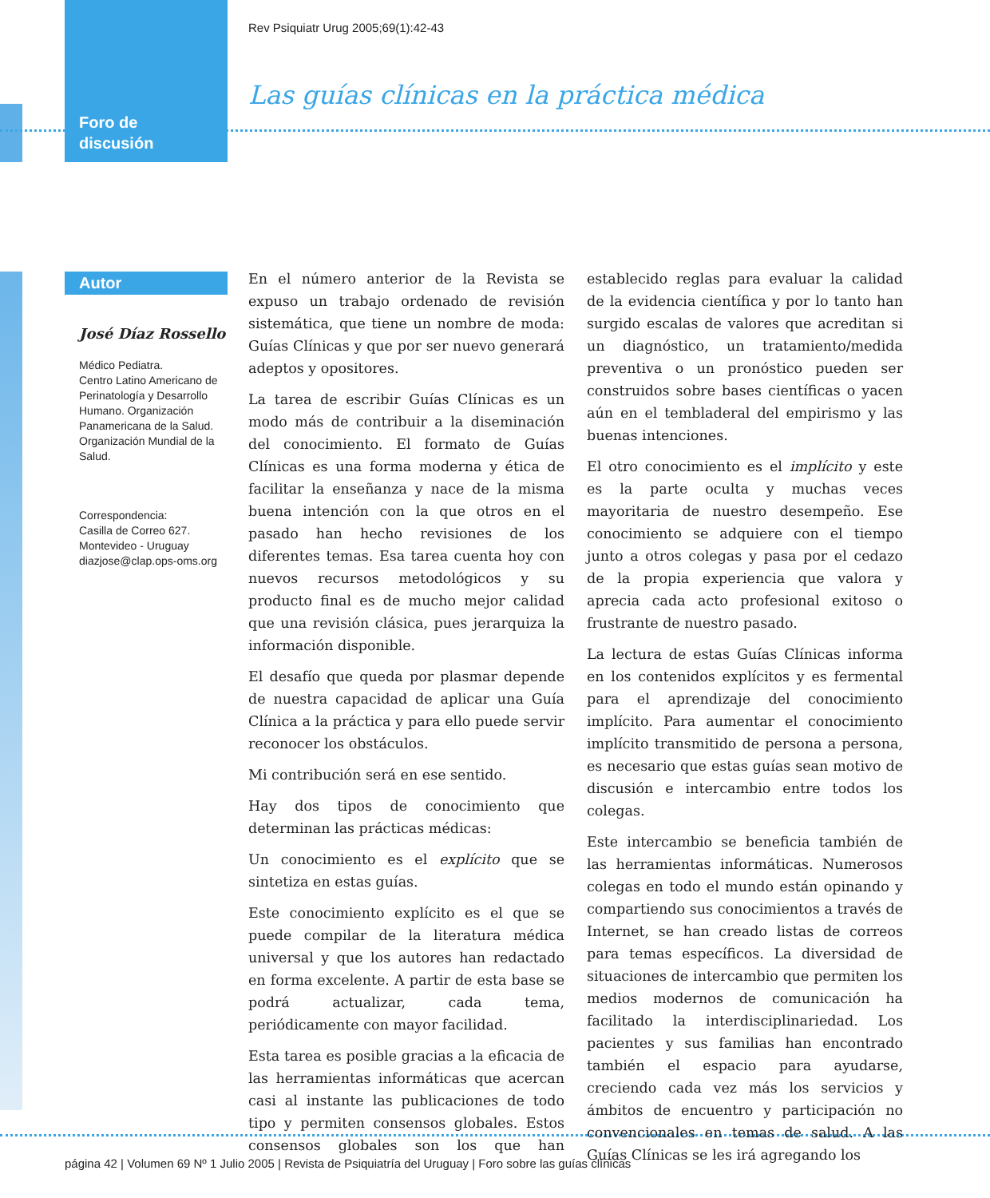Rev Psiquiatr Urug 2005;69(1):42-43
Las guías clínicas en la práctica médica
Foro de
discusión
Autor
José Díaz Rossello
Médico Pediatra.
Centro Latino Americano de Perinatología y Desarrollo Humano. Organización Panamericana de la Salud. Organización Mundial de la Salud.
Correspondencia:
Casilla de Correo 627.
Montevideo - Uruguay
diazjose@clap.ops-oms.org
En el número anterior de la Revista se expuso un trabajo ordenado de revisión sistemática, que tiene un nombre de moda: Guías Clínicas y que por ser nuevo generará adeptos y opositores.
La tarea de escribir Guías Clínicas es un modo más de contribuir a la diseminación del conocimiento. El formato de Guías Clínicas es una forma moderna y ética de facilitar la enseñanza y nace de la misma buena intención con la que otros en el pasado han hecho revisiones de los diferentes temas. Esa tarea cuenta hoy con nuevos recursos metodológicos y su producto final es de mucho mejor calidad que una revisión clásica, pues jerarquiza la información disponible.
El desafío que queda por plasmar depende de nuestra capacidad de aplicar una Guía Clínica a la práctica y para ello puede servir reconocer los obstáculos.
Mi contribución será en ese sentido.
Hay dos tipos de conocimiento que determinan las prácticas médicas:
Un conocimiento es el explícito que se sintetiza en estas guías.
Este conocimiento explícito es el que se puede compilar de la literatura médica universal y que los autores han redactado en forma excelente. A partir de esta base se podrá actualizar, cada tema, periódicamente con mayor facilidad.
Esta tarea es posible gracias a la eficacia de las herramientas informáticas que acercan casi al instante las publicaciones de todo tipo y permiten consensos globales. Estos consensos globales son los que han establecido reglas para evaluar la calidad de la evidencia científica y por lo tanto han surgido escalas de valores que acreditan si un diagnóstico, un tratamiento/medida preventiva o un pronóstico pueden ser construidos sobre bases científicas o yacen aún en el tembladeral del empirismo y las buenas intenciones.
El otro conocimiento es el implícito y este es la parte oculta y muchas veces mayoritaria de nuestro desempeño. Ese conocimiento se adquiere con el tiempo junto a otros colegas y pasa por el cedazo de la propia experiencia que valora y aprecia cada acto profesional exitoso o frustrante de nuestro pasado.
La lectura de estas Guías Clínicas informa en los contenidos explícitos y es fermental para el aprendizaje del conocimiento implícito. Para aumentar el conocimiento implícito transmitido de persona a persona, es necesario que estas guías sean motivo de discusión e intercambio entre todos los colegas.
Este intercambio se beneficia también de las herramientas informáticas. Numerosos colegas en todo el mundo están opinando y compartiendo sus conocimientos a través de Internet, se han creado listas de correos para temas específicos. La diversidad de situaciones de intercambio que permiten los medios modernos de comunicación ha facilitado la interdisciplinariedad. Los pacientes y sus familias han encontrado también el espacio para ayudarse, creciendo cada vez más los servicios y ámbitos de encuentro y participación no convencionales en temas de salud. A las Guías Clínicas se les irá agregando los
página 42 | Volumen 69 Nº 1 Julio 2005 | Revista de Psiquiatría del Uruguay | Foro sobre las guías clínicas